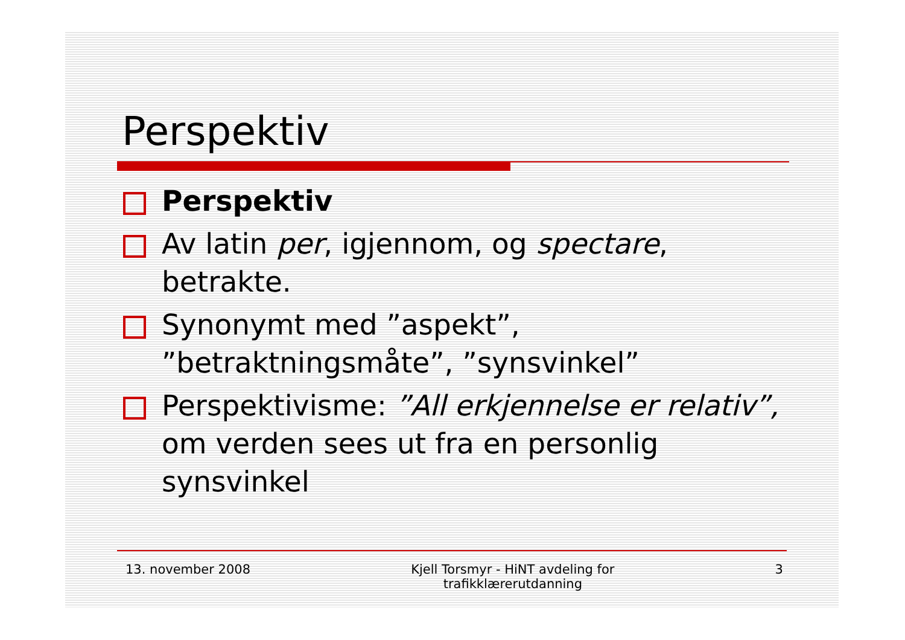Perspektiv
Perspektiv
Av latin per, igjennom, og spectare, betrakte.
Synonymt med ”aspekt”, ”betraktningsmåte”, ”synsvinkel”
Perspektivisme: ”All erkjennelse er relativ”, om verden sees ut fra en personlig synsvinkel
13. november 2008 Kjell Torsmyr - HiNT avdeling for
trafikklærerutdanning
3